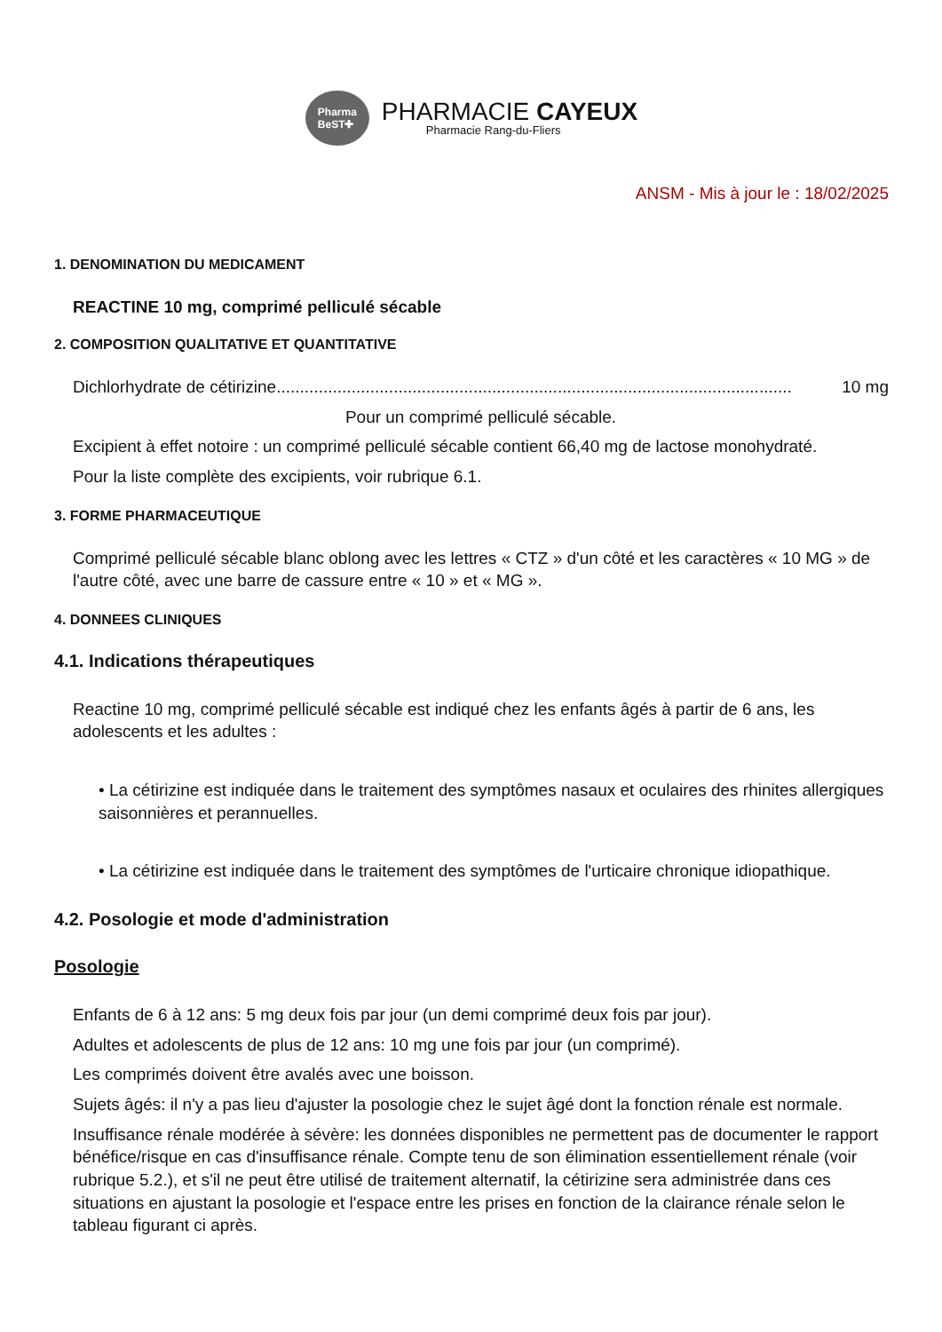Pharma
BeST✚
PHARMACIE CAYEUX
Pharmacie Rang-du-Fliers
ANSM - Mis à jour le : 18/02/2025
1. DENOMINATION DU MEDICAMENT
REACTINE 10 mg, comprimé pelliculé sécable
2. COMPOSITION QUALITATIVE ET QUANTITATIVE
Dichlorhydrate de cétirizine.............................................................................................................. 10 mg
Pour un comprimé pelliculé sécable.
Excipient à effet notoire : un comprimé pelliculé sécable contient 66,40 mg de lactose monohydraté.
Pour la liste complète des excipients, voir rubrique 6.1.
3. FORME PHARMACEUTIQUE
Comprimé pelliculé sécable blanc oblong avec les lettres « CTZ » d'un côté et les caractères « 10 MG » de l'autre côté, avec une barre de cassure entre « 10 » et « MG ».
4. DONNEES CLINIQUES
4.1. Indications thérapeutiques
Reactine 10 mg, comprimé pelliculé sécable est indiqué chez les enfants âgés à partir de 6 ans, les adolescents et les adultes :
• La cétirizine est indiquée dans le traitement des symptômes nasaux et oculaires des rhinites allergiques saisonnières et perannuelles.
• La cétirizine est indiquée dans le traitement des symptômes de l'urticaire chronique idiopathique.
4.2. Posologie et mode d'administration
Posologie
Enfants de 6 à 12 ans: 5 mg deux fois par jour (un demi comprimé deux fois par jour).
Adultes et adolescents de plus de 12 ans: 10 mg une fois par jour (un comprimé).
Les comprimés doivent être avalés avec une boisson.
Sujets âgés: il n'y a pas lieu d'ajuster la posologie chez le sujet âgé dont la fonction rénale est normale.
Insuffisance rénale modérée à sévère: les données disponibles ne permettent pas de documenter le rapport bénéfice/risque en cas d'insuffisance rénale. Compte tenu de son élimination essentiellement rénale (voir rubrique 5.2.), et s'il ne peut être utilisé de traitement alternatif, la cétirizine sera administrée dans ces situations en ajustant la posologie et l'espace entre les prises en fonction de la clairance rénale selon le tableau figurant ci après.